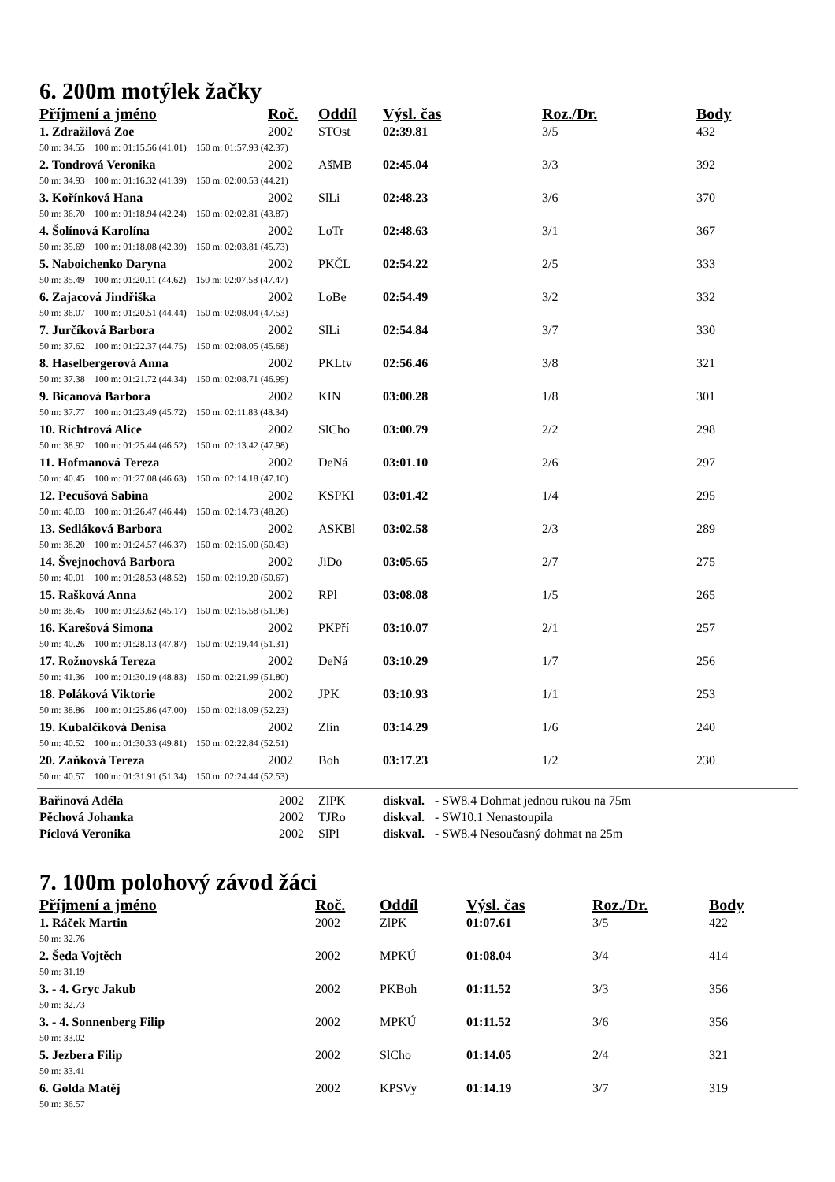6. 200m motýlek žačky
| Příjmení a jméno | Roč. | Oddíl | Výsl. čas | Roz./Dr. | Body |
| --- | --- | --- | --- | --- | --- |
| 1. Zdražilová Zoe | 2002 | STOst | 02:39.81 | 3/5 | 432 |
| 50 m: 34.55 100 m: 01:15.56 (41.01) 150 m: 01:57.93 (42.37) | | | | | |
| 2. Tondrová Veronika | 2002 | AšMB | 02:45.04 | 3/3 | 392 |
| 50 m: 34.93 100 m: 01:16.32 (41.39) 150 m: 02:00.53 (44.21) | | | | | |
| 3. Kořínková Hana | 2002 | SlLi | 02:48.23 | 3/6 | 370 |
| 50 m: 36.70 100 m: 01:18.94 (42.24) 150 m: 02:02.81 (43.87) | | | | | |
| 4. Šolínová Karolína | 2002 | LoTr | 02:48.63 | 3/1 | 367 |
| 50 m: 35.69 100 m: 01:18.08 (42.39) 150 m: 02:03.81 (45.73) | | | | | |
| 5. Naboichenko Daryna | 2002 | PKČL | 02:54.22 | 2/5 | 333 |
| 50 m: 35.49 100 m: 01:20.11 (44.62) 150 m: 02:07.58 (47.47) | | | | | |
| 6. Zajacová Jindřiška | 2002 | LoBe | 02:54.49 | 3/2 | 332 |
| 50 m: 36.07 100 m: 01:20.51 (44.44) 150 m: 02:08.04 (47.53) | | | | | |
| 7. Jurčíková Barbora | 2002 | SlLi | 02:54.84 | 3/7 | 330 |
| 50 m: 37.62 100 m: 01:22.37 (44.75) 150 m: 02:08.05 (45.68) | | | | | |
| 8. Haselbergerová Anna | 2002 | PKLtv | 02:56.46 | 3/8 | 321 |
| 50 m: 37.38 100 m: 01:21.72 (44.34) 150 m: 02:08.71 (46.99) | | | | | |
| 9. Bicanová Barbora | 2002 | KIN | 03:00.28 | 1/8 | 301 |
| 50 m: 37.77 100 m: 01:23.49 (45.72) 150 m: 02:11.83 (48.34) | | | | | |
| 10. Richtrová Alice | 2002 | SlCho | 03:00.79 | 2/2 | 298 |
| 50 m: 38.92 100 m: 01:25.44 (46.52) 150 m: 02:13.42 (47.98) | | | | | |
| 11. Hofmanová Tereza | 2002 | DeNá | 03:01.10 | 2/6 | 297 |
| 50 m: 40.45 100 m: 01:27.08 (46.63) 150 m: 02:14.18 (47.10) | | | | | |
| 12. Pecušová Sabina | 2002 | KSPKl | 03:01.42 | 1/4 | 295 |
| 50 m: 40.03 100 m: 01:26.47 (46.44) 150 m: 02:14.73 (48.26) | | | | | |
| 13. Sedláková Barbora | 2002 | ASKBl | 03:02.58 | 2/3 | 289 |
| 50 m: 38.20 100 m: 01:24.57 (46.37) 150 m: 02:15.00 (50.43) | | | | | |
| 14. Švejnochová Barbora | 2002 | JiDo | 03:05.65 | 2/7 | 275 |
| 50 m: 40.01 100 m: 01:28.53 (48.52) 150 m: 02:19.20 (50.67) | | | | | |
| 15. Rašková Anna | 2002 | RPl | 03:08.08 | 1/5 | 265 |
| 50 m: 38.45 100 m: 01:23.62 (45.17) 150 m: 02:15.58 (51.96) | | | | | |
| 16. Karešová Simona | 2002 | PKPří | 03:10.07 | 2/1 | 257 |
| 50 m: 40.26 100 m: 01:28.13 (47.87) 150 m: 02:19.44 (51.31) | | | | | |
| 17. Rožnovská Tereza | 2002 | DeNá | 03:10.29 | 1/7 | 256 |
| 50 m: 41.36 100 m: 01:30.19 (48.83) 150 m: 02:21.99 (51.80) | | | | | |
| 18. Poláková Viktorie | 2002 | JPK | 03:10.93 | 1/1 | 253 |
| 50 m: 38.86 100 m: 01:25.86 (47.00) 150 m: 02:18.09 (52.23) | | | | | |
| 19. Kubalčíková Denisa | 2002 | Zlín | 03:14.29 | 1/6 | 240 |
| 50 m: 40.52 100 m: 01:30.33 (49.81) 150 m: 02:22.84 (52.51) | | | | | |
| 20. Zaňková Tereza | 2002 | Boh | 03:17.23 | 1/2 | 230 |
| 50 m: 40.57 100 m: 01:31.91 (51.34) 150 m: 02:24.44 (52.53) | | | | | |
| Bařinová Adéla | 2002 | ZlPK | diskval. | - SW8.4 Dohmat jednou rukou na 75m |
| Pěchová Johanka | 2002 | TJRo | diskval. | - SW10.1 Nenastoupila |
| Píclová Veronika | 2002 | SlPl | diskval. | - SW8.4 Nesoučasný dohmat na 25m |
7. 100m polohový závod žáci
| Příjmení a jméno | Roč. | Oddíl | Výsl. čas | Roz./Dr. | Body |
| --- | --- | --- | --- | --- | --- |
| 1. Ráček Martin | 2002 | ZlPK | 01:07.61 | 3/5 | 422 |
| 50 m: 32.76 | | | | | |
| 2. Šeda Vojtěch | 2002 | MPKÚ | 01:08.04 | 3/4 | 414 |
| 50 m: 31.19 | | | | | |
| 3. - 4. Gryc Jakub | 2002 | PKBoh | 01:11.52 | 3/3 | 356 |
| 50 m: 32.73 | | | | | |
| 3. - 4. Sonnenberg Filip | 2002 | MPKÚ | 01:11.52 | 3/6 | 356 |
| 50 m: 33.02 | | | | | |
| 5. Jezbera Filip | 2002 | SlCho | 01:14.05 | 2/4 | 321 |
| 50 m: 33.41 | | | | | |
| 6. Golda Matěj | 2002 | KPSVy | 01:14.19 | 3/7 | 319 |
| 50 m: 36.57 | | | | | |